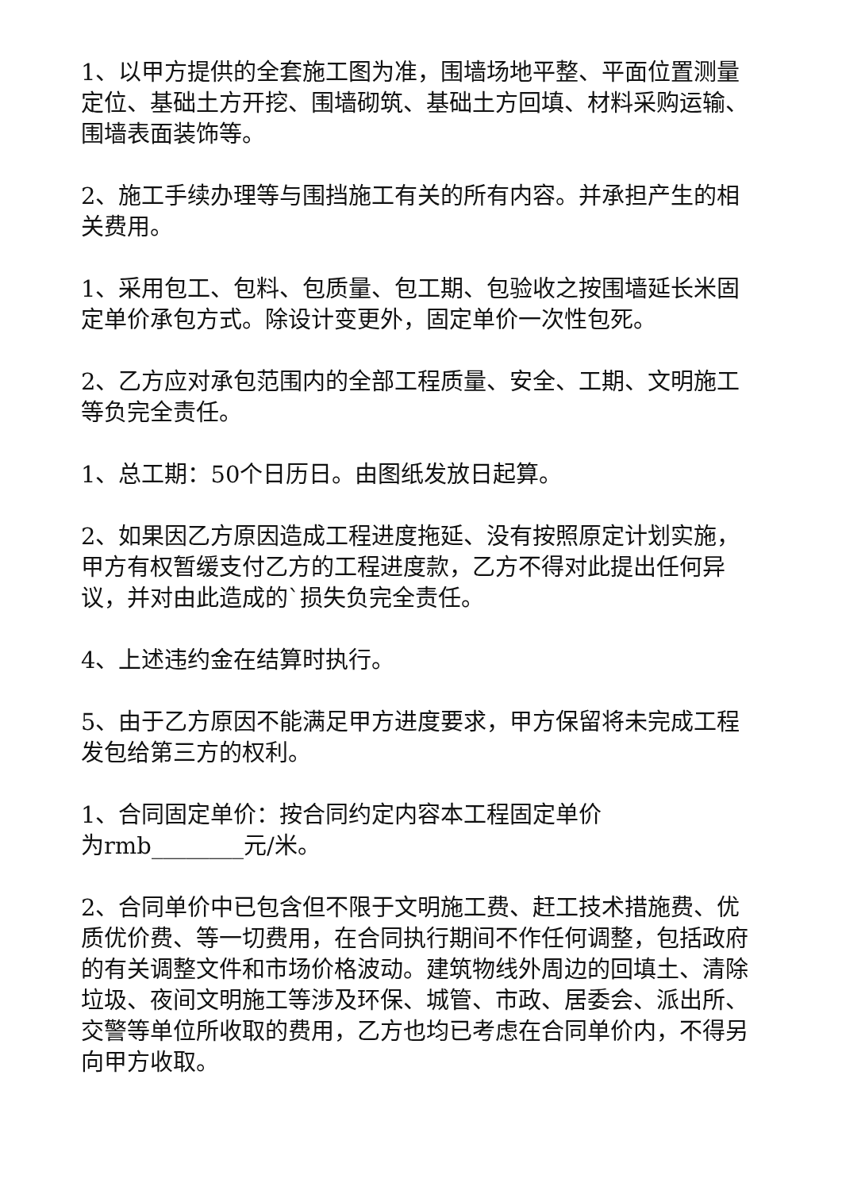1、以甲方提供的全套施工图为准，围墙场地平整、平面位置测量定位、基础土方开挖、围墙砌筑、基础土方回填、材料采购运输、围墙表面装饰等。
2、施工手续办理等与围挡施工有关的所有内容。并承担产生的相关费用。
1、采用包工、包料、包质量、包工期、包验收之按围墙延长米固定单价承包方式。除设计变更外，固定单价一次性包死。
2、乙方应对承包范围内的全部工程质量、安全、工期、文明施工等负完全责任。
1、总工期：50个日历日。由图纸发放日起算。
2、如果因乙方原因造成工程进度拖延、没有按照原定计划实施，甲方有权暂缓支付乙方的工程进度款，乙方不得对此提出任何异议，并对由此造成的`损失负完全责任。
4、上述违约金在结算时执行。
5、由于乙方原因不能满足甲方进度要求，甲方保留将未完成工程发包给第三方的权利。
1、合同固定单价：按合同约定内容本工程固定单价
为rmb________元/米。
2、合同单价中已包含但不限于文明施工费、赶工技术措施费、优质优价费、等一切费用，在合同执行期间不作任何调整，包括政府的有关调整文件和市场价格波动。建筑物线外周边的回填土、清除垃圾、夜间文明施工等涉及环保、城管、市政、居委会、派出所、交警等单位所收取的费用，乙方也均已考虑在合同单价内，不得另向甲方收取。